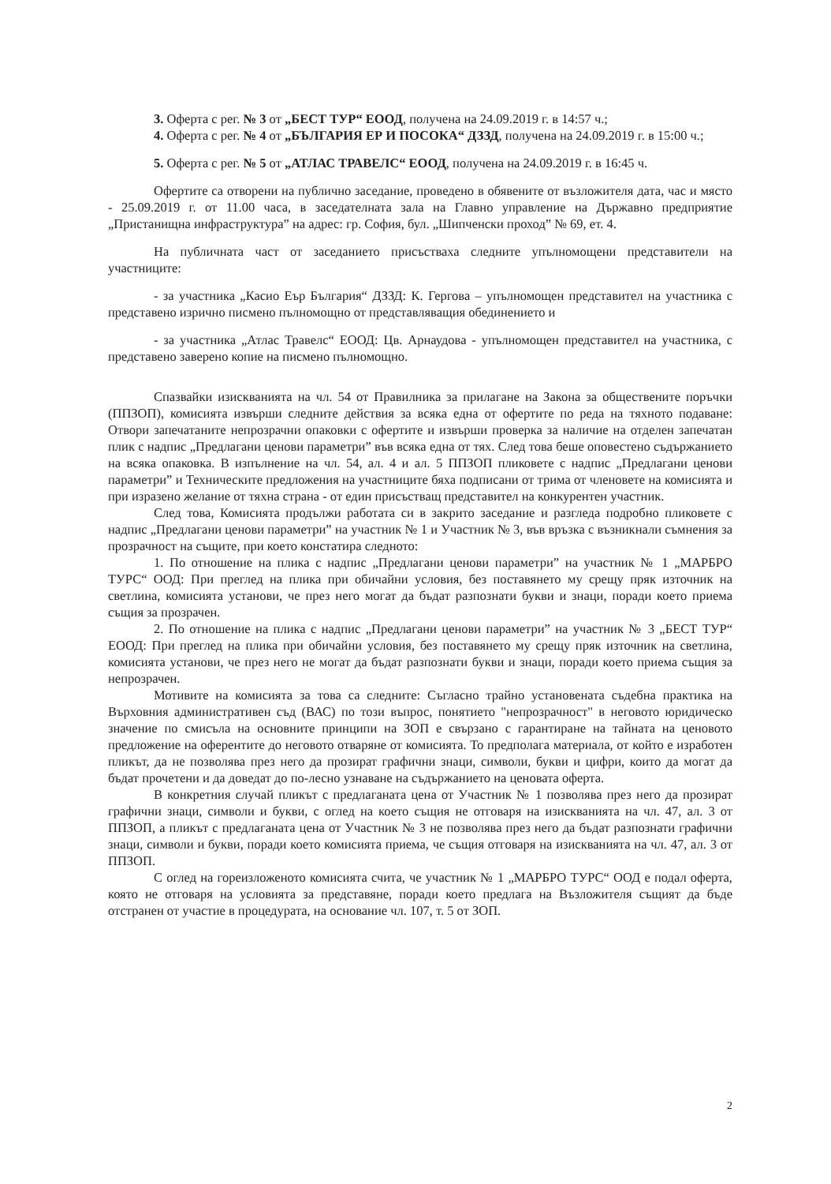3. Оферта с рег. № 3 от „БЕСТ ТУР“ ЕООД, получена на 24.09.2019 г. в 14:57 ч.;
4. Оферта с рег. № 4 от „БЪЛГАРИЯ ЕР И ПОСОКА“ ДЗЗД, получена на 24.09.2019 г. в 15:00 ч.;
5. Оферта с рег. № 5 от „АТЛАС ТРАВЕЛС“ ЕООД, получена на 24.09.2019 г. в 16:45 ч.
Офертите са отворени на публично заседание, проведено в обявените от възложителя дата, час и място - 25.09.2019 г. от 11.00 часа, в заседателната зала на Главно управление на Държавно предприятие „Пристанищна инфраструктура” на адрес: гр. София, бул. „Шипченски проход” № 69, ет. 4.
На публичната част от заседанието присъстваха следните упълномощени представители на участниците:
- за участника „Касио Еър България“ ДЗЗД: К. Гергова – упълномощен представител на участника с представено изрично писмено пълномощно от представляващия обединението и
- за участника „Атлас Травелс“ ЕООД: Цв. Арнаудова - упълномощен представител на участника, с представено заверено копие на писмено пълномощно.
Спазвайки изискванията на чл. 54 от Правилника за прилагане на Закона за обществените поръчки (ППЗОП), комисията извърши следните действия за всяка една от офертите по реда на тяхното подаване: Отвори запечатаните непрозрачни опаковки с офертите и извърши проверка за наличие на отделен запечатан плик с надпис „Предлагани ценови параметри” във всяка една от тях. След това беше оповестено съдържанието на всяка опаковка. В изпълнение на чл. 54, ал. 4 и ал. 5 ППЗОП пликовете с надпис „Предлагани ценови параметри” и Техническите предложения на участниците бяха подписани от трима от членовете на комисията и при изразено желание от тяхна страна - от един присъстващ представител на конкурентен участник.
След това, Комисията продължи работата си в закрито заседание и разгледа подробно пликовете с надпис „Предлагани ценови параметри” на участник № 1 и Участник № 3, във връзка с възникнали съмнения за прозрачност на същите, при което констатира следното:
1. По отношение на плика с надпис „Предлагани ценови параметри” на участник № 1 „МАРБРО ТУРС“ ООД: При преглед на плика при обичайни условия, без поставянето му срещу пряк източник на светлина, комисията установи, че през него могат да бъдат разпознати букви и знаци, поради което приема същия за прозрачен.
2. По отношение на плика с надпис „Предлагани ценови параметри” на участник № 3 „БЕСТ ТУР“ ЕООД: При преглед на плика при обичайни условия, без поставянето му срещу пряк източник на светлина, комисията установи, че през него не могат да бъдат разпознати букви и знаци, поради което приема същия за непрозрачен.
Мотивите на комисията за това са следните: Съгласно трайно установената съдебна практика на Върховния административен съд (ВАС) по този въпрос, понятието "непрозрачност" в неговото юридическо значение по смисъла на основните принципи на ЗОП е свързано с гарантиране на тайната на ценовото предложение на оферентите до неговото отваряне от комисията. То предполага материала, от който е изработен пликът, да не позволява през него да прозират графични знаци, символи, букви и цифри, които да могат да бъдат прочетени и да доведат до по-лесно узнаване на съдържанието на ценовата оферта.
В конкретния случай пликът с предлаганата цена от Участник № 1 позволява през него да прозират графични знаци, символи и букви, с оглед на което същия не отговаря на изискванията на чл. 47, ал. 3 от ППЗОП, а пликът с предлаганата цена от Участник № 3 не позволява през него да бъдат разпознати графични знаци, символи и букви, поради което комисията приема, че същия отговаря на изискванията на чл. 47, ал. 3 от ППЗОП.
С оглед на гореизложеното комисията счита, че участник № 1 „МАРБРО ТУРС“ ООД е подал оферта, която не отговаря на условията за представяне, поради което предлага на Възложителя същият да бъде отстранен от участие в процедурата, на основание чл. 107, т. 5 от ЗОП.
2